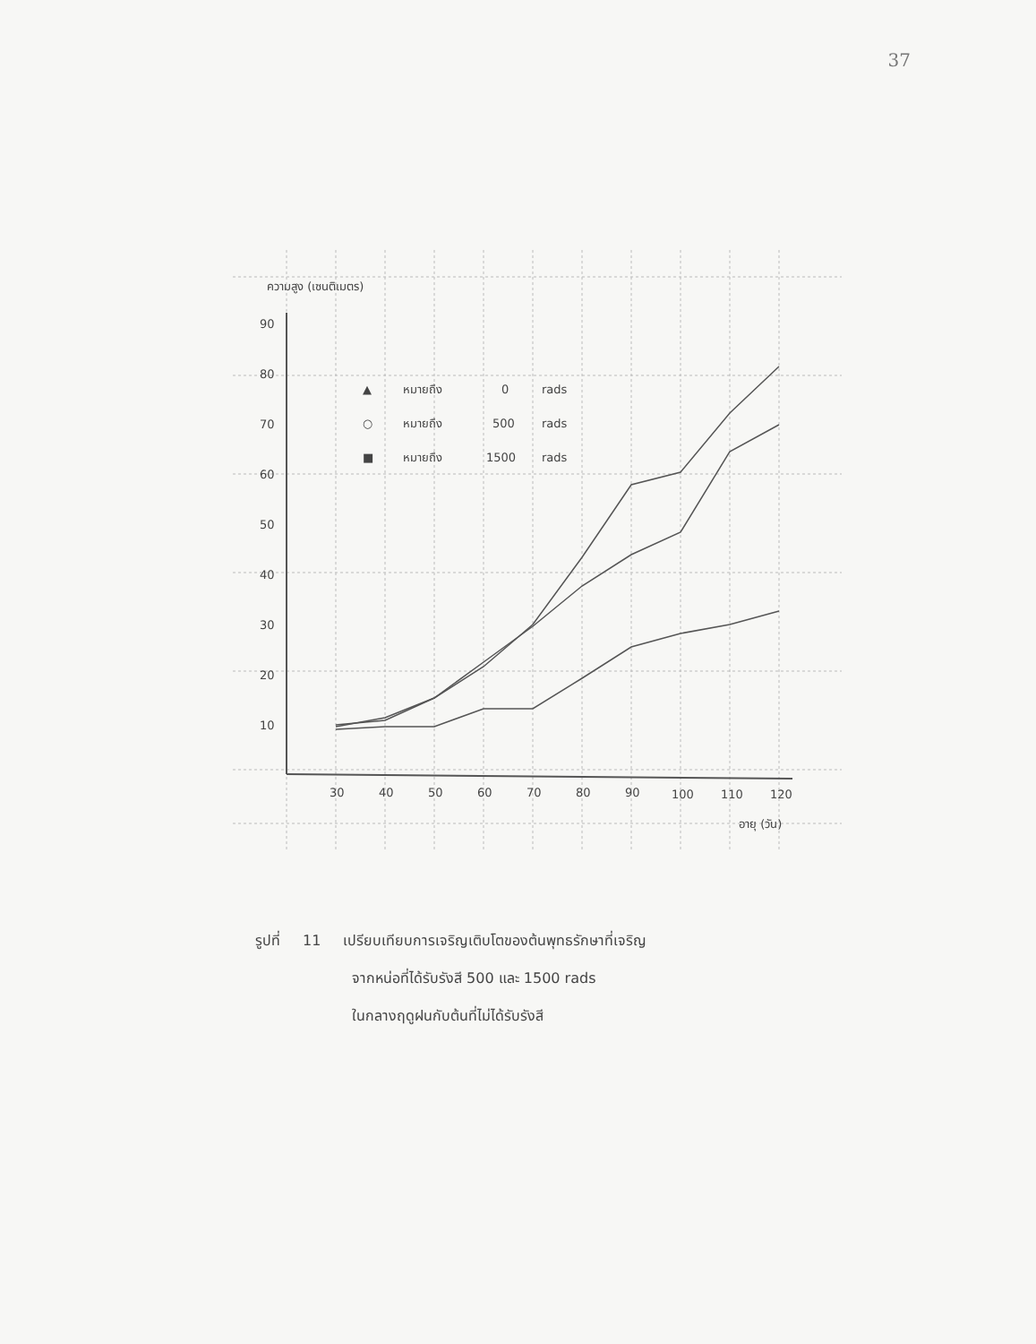37
ความสูง (เซนติเมตร)
90
80
70
60
50
40
30
20
10
30
40
50
60
70
80
90
100
110
120
อายุ (วัน)
▲
หมายถึง
0
rads
○
หมายถึง
500
rads
■
หมายถึง
1500
rads
รูปที่ 11 เปรียบเทียบการเจริญเติบโตของต้นพุทธรักษาที่เจริญ
จากหน่อที่ได้รับรังสี 500 และ 1500 rads
ในกลางฤดูฝนกับต้นที่ไม่ได้รับรังสี